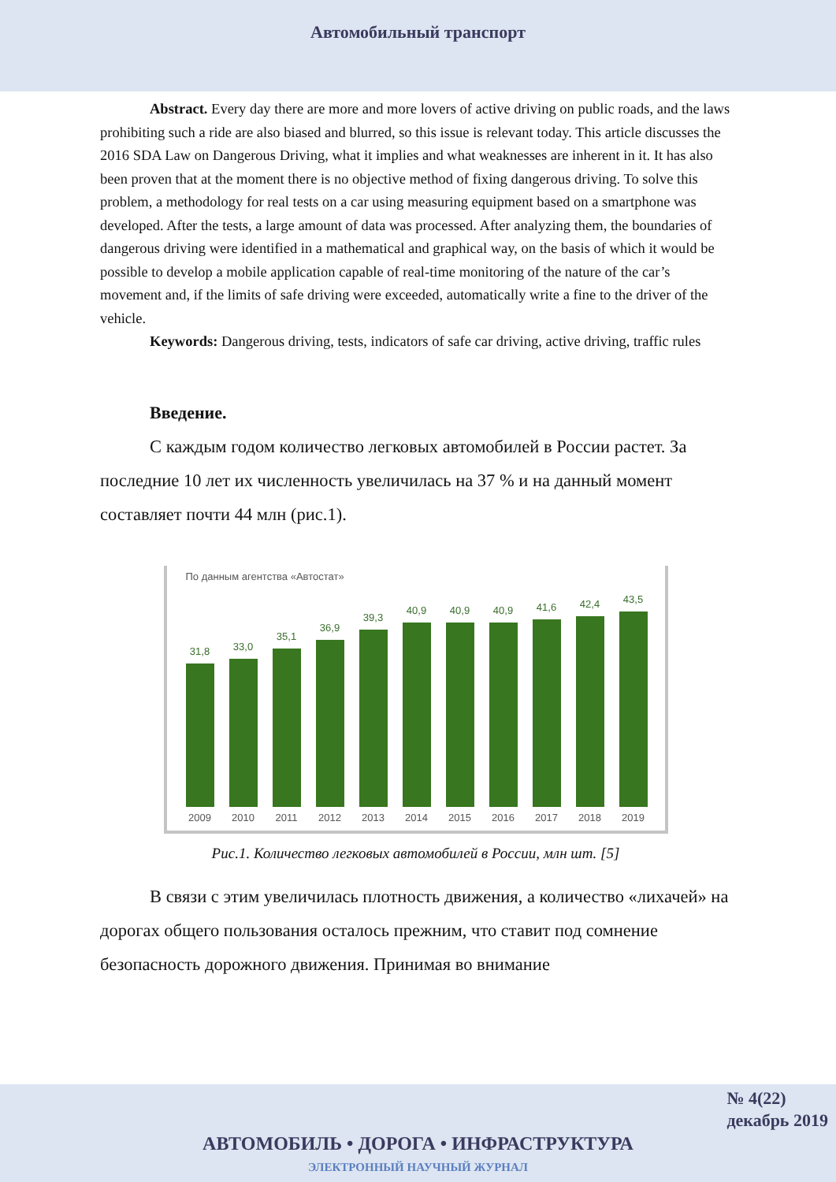Автомобильный транспорт
Abstract. Every day there are more and more lovers of active driving on public roads, and the laws prohibiting such a ride are also biased and blurred, so this issue is relevant today. This article discusses the 2016 SDA Law on Dangerous Driving, what it implies and what weaknesses are inherent in it. It has also been proven that at the moment there is no objective method of fixing dangerous driving. To solve this problem, a methodology for real tests on a car using measuring equipment based on a smartphone was developed. After the tests, a large amount of data was processed. After analyzing them, the boundaries of dangerous driving were identified in a mathematical and graphical way, on the basis of which it would be possible to develop a mobile application capable of real-time monitoring of the nature of the car’s movement and, if the limits of safe driving were exceeded, automatically write a fine to the driver of the vehicle.
Keywords: Dangerous driving, tests, indicators of safe car driving, active driving, traffic rules
Введение.
С каждым годом количество легковых автомобилей в России растет. За последние 10 лет их численность увеличилась на 37 % и на данный момент составляет почти 44 млн (рис.1).
По данным агентства «Автостат»
31,8
33,0
35,1
36,9
39,3
40,9
40,9
40,9
41,6
42,4
43,5
2009 2010 2011 2012 2013 2014 2015 2016 2017 2018 2019
Рис.1. Количество легковых автомобилей в России, млн шт. [5]
В связи с этим увеличилась плотность движения, а количество «лихачей» на дорогах общего пользования осталось прежним, что ставит под сомнение безопасность дорожного движения. Принимая во внимание
№ 4(22)
декабрь 2019
АВТОМОБИЛЬ • ДОРОГА • ИНФРАСТРУКТУРА
ЭЛЕКТРОННЫЙ НАУЧНЫЙ ЖУРНАЛ